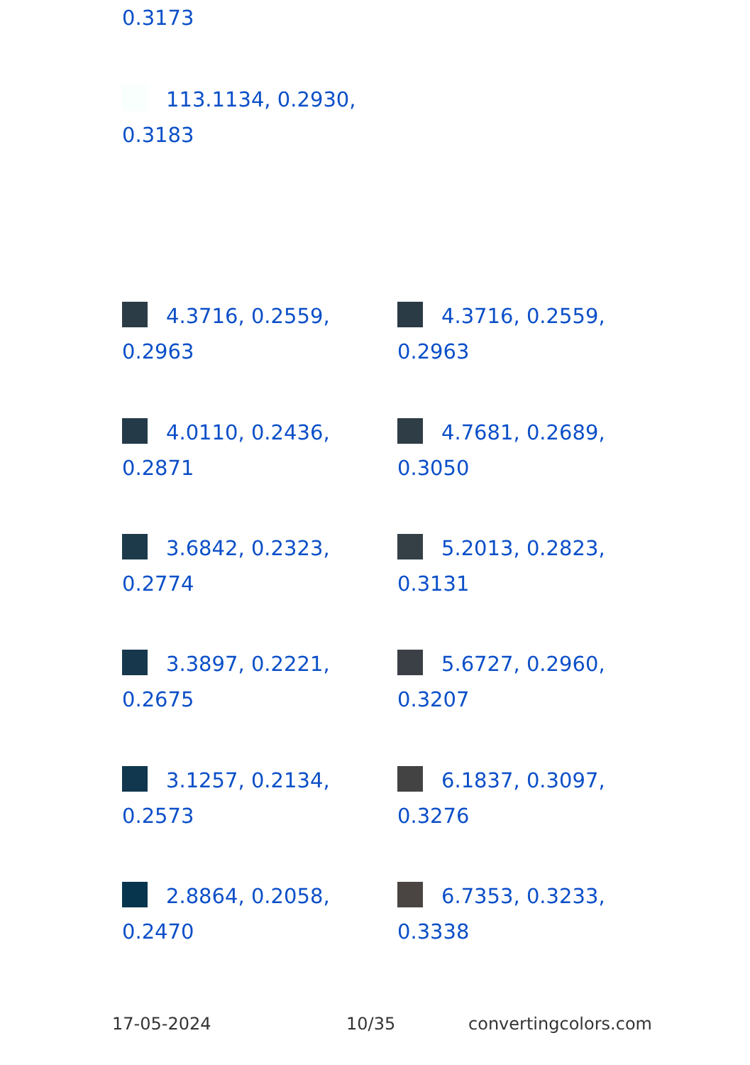0.3173
113.1134, 0.2930, 0.3183
4.3716, 0.2559, 0.2963
4.3716, 0.2559, 0.2963
4.0110, 0.2436, 0.2871
4.7681, 0.2689, 0.3050
3.6842, 0.2323, 0.2774
5.2013, 0.2823, 0.3131
3.3897, 0.2221, 0.2675
5.6727, 0.2960, 0.3207
3.1257, 0.2134, 0.2573
6.1837, 0.3097, 0.3276
2.8864, 0.2058, 0.2470
6.7353, 0.3233, 0.3338
17-05-2024 10/35 convertingcolors.com